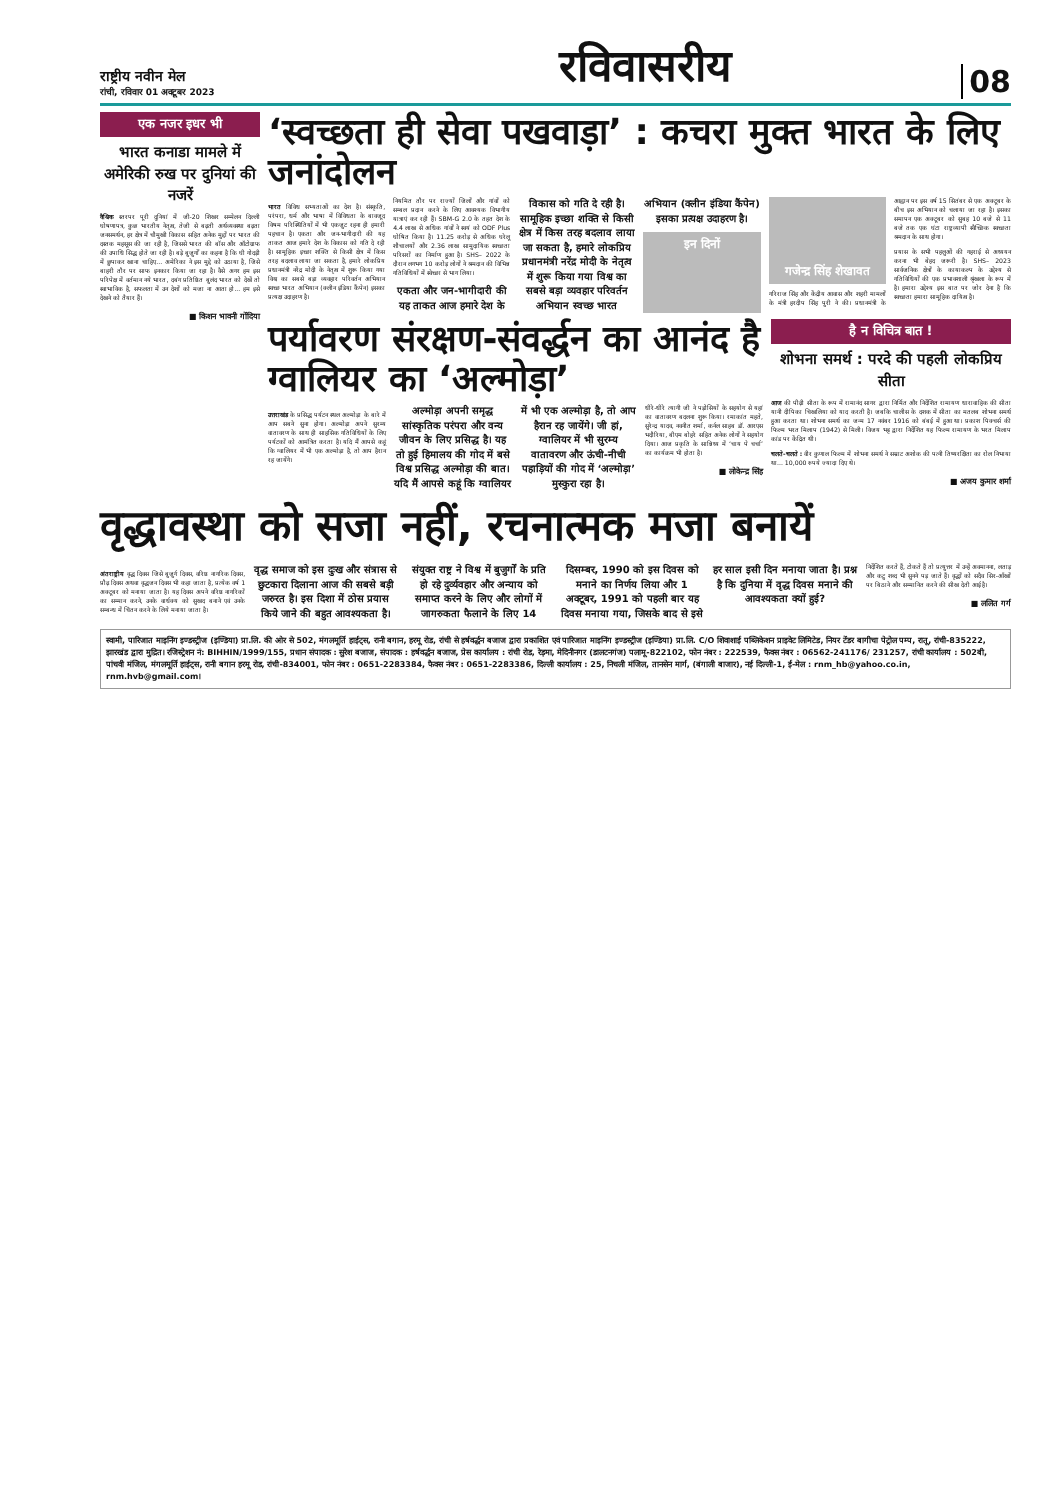राष्ट्रीय नवीन मेल
रांची, रविवार 01 अक्टूबर 2023
रविवासरीय
08
एक नजर इधर भी
भारत कनाडा मामले में अमेरिकी रुख पर दुनियां की नजरें
वैश्विक स्तरपर पूरी दुनियां में जी-20 शिखर सम्मेलन दिल्ली घोषणापत्र, कुछ भारतीय नेतृत्व, तेजी से बढ़ती अर्थव्यवस्था बढ़ता जनसमर्थन, हर क्षेत्र में चौमुखी विकास सहित अनेक मुद्दों पर भारत की दस्तक महसूस की जा रही है, जिससे भारत की बॉस और ऑटोग्राफ की उपाधि सिद्ध होते जा रही है। बड़े बुजुर्गों का कहना है कि घी गोदड़ी में छुपाकर खाना चाहिए... अमेरिका ने इस मुद्दे को उठाया है, जिसे बाहरी तौर पर साफ इनकार किया जा रहा है। वैसे अगर हम इस परिपेक्ष में वर्तमान नये भारत, दबंग प्रतिष्ठित बुलंद भारत को देखें तो स्वाभाविक है, सफलता में उन देशों को मजा ना आता हो... हम इसे देखने को तैयार हैं।
■ किशन भावनी गोंदिया
‘स्वच्छता ही सेवा पखवाड़ा’ : कचरा मुक्त भारत के लिए जनांदोलन
भारत विविध सभ्यताओं का देश है। संस्कृति, परंपरा, धर्म और भाषा में विविधता के बावजूद विषम परिस्थितियों में भी एकजुट रहना ही हमारी पहचान है। एकता और जन-भागीदारी की यह ताकत आज हमारे देश के विकास को गति दे रही है। सामूहिक इच्छा शक्ति से किसी क्षेत्र में किस तरह बदलाव लाया जा सकता है, हमारे लोकप्रिय प्रधानमंत्री नरेंद्र मोदी के नेतृत्व में शुरू किया गया विश्व का सबसे बड़ा व्यवहार परिवर्तन अभियान स्वच्छ भारत अभियान (क्लीन इंडिया कैंपेन) इसका प्रत्यक्ष उदाहरण है।
नियमित तौर पर राज्यों जिलों और गांवों को सम्बल प्रदान करने के लिए आवश्यक विभागीय यात्राएं कर रही हैं। SBM-G 2.0 के तहत देश के 4.4 लाख से अधिक गांवों ने स्वयं को ODF Plus घोषित किया है। 11.25 करोड़ से अधिक घरेलू शौचालयों और 2.36 लाख सामुदायिक स्वच्छता परिसरों का निर्माण हुआ है। SHS– 2022 के दौरान लगभग 10 करोड़ लोगों ने श्रमदान की विभिन्न गतिविधियों में स्वेच्छा से भाग लिया।
एकता और जन-भागीदारी की यह ताकत आज हमारे देश के विकास को गति दे रही है। सामूहिक इच्छा शक्ति से किसी क्षेत्र में किस तरह बदलाव लाया जा सकता है, हमारे लोकप्रिय प्रधानमंत्री नरेंद्र मोदी के नेतृत्व में शुरू किया गया विश्व का सबसे बड़ा व्यवहार परिवर्तन अभियान स्वच्छ भारत अभियान (क्लीन इंडिया कैंपेन) इसका प्रत्यक्ष उदाहरण है।
इन दिनों
गजेन्द्र सिंह शेखावत
गरिराज सिंह और केंद्रीय आवास और शहरी मामलों के मंत्री हरदीप सिंह पुरी ने की। प्रधानमंत्री के आह्वान पर इस वर्ष 15 सितंबर से एक अक्टूबर के बीच इस अभियान को चलाया जा रहा है। इसका समापन एक अक्टूबर को सुबह 10 बजे से 11 बजे तक एक घंटा राष्ट्रव्यापी स्वैच्छिक स्वच्छता श्रमदान के साथ होगा।
प्रयास के सभी पहलुओं की गहराई से अध्ययन करना भी बेहद जरूरी है। SHS– 2023 सार्वजनिक क्षेत्रों के कायाकल्प के उद्देश्य से गतिविधियों की एक प्रभावशाली श्रृंखला के रूप में है। हमारा उद्देश्य इस बात पर जोर देना है कि स्वच्छता हमारा सामूहिक दायित्व है।
पर्यावरण संरक्षण-संवर्द्धन का आनंद है ग्वालियर का ‘अल्मोड़ा’
उत्तराखंड के प्रसिद्ध पर्यटन स्थल अल्मोड़ा के बारे में आप सबने सुना होगा। अल्मोड़ा अपने सुरम्य वातावरण के साथ ही साहसिक गतिविधियों के लिए पर्यटकों को आमंत्रित करता है। यदि मैं आपसे कहूं कि ग्वालियर में भी एक अल्मोड़ा है, तो आप हैरान रह जायेंगे।
अल्मोड़ा अपनी समृद्ध सांस्कृतिक परंपरा और वन्य जीवन के लिए प्रसिद्ध है। यह तो हुई हिमालय की गोद में बसे विश्व प्रसिद्ध अल्मोड़ा की बात। यदि मैं आपसे कहूं कि ग्वालियर में भी एक अल्मोड़ा है, तो आप हैरान रह जायेंगे। जी हां, ग्वालियर में भी सुरम्य वातावरण और ऊंची-नीची पहाड़ियों की गोद में ‘अल्मोड़ा’ मुस्कुरा रहा है।
धीरे-धीरे त्यागी जी ने पड़ोसियों के सहयोग से यहां का वातावरण बदलना शुरू किया। रमाकांत महते, सुरेन्द्र यादव, नवनीत शर्मा, कर्नल साहब डॉ. आरएस भदौरिया, बीएम बोहरे सहित अनेक लोगों ने सहयोग दिया। आज प्रकृति के सान्निध्य में ‘चाय पे चर्चा’ का कार्यक्रम भी होता है।
■ लोकेन्द्र सिंह
है न विचित्र बात !
शोभना समर्थ : परदे की पहली लोकप्रिय सीता
आज की पीढ़ी सीता के रूप में रामानंद सागर द्वारा निर्मित और निर्देशित रामायण धारावाहिक की सीता यानी दीपिका चिखलिया को याद करती है। जबकि चालीस के दशक में सीता का मतलब शोभना समर्थ हुआ करता था। शोभना समर्थ का जन्म 17 नवंबर 1916 को बंबई में हुआ था। प्रकाश पिक्चर्स की फिल्म भरत मिलाप (1942) से मिली। विजय भट्ट द्वारा निर्देशित यह फिल्म रामायण के भरत मिलाप कांड पर केंद्रित थी।
चलते-चलते : वीर कुणाल फिल्म में शोभना समर्थ ने सम्राट अशोक की पत्नी तिष्यरक्षिता का रोल निभाया था... 10,000 रुपये ज्यादा दिए थे।
■ अजय कुमार शर्मा
वृद्धावस्था को सजा नहीं, रचनात्मक मजा बनायें
अंतराष्ट्रीय वृद्ध दिवस जिसे बुजुर्ग दिवस, वरिष्ठ नागरिक दिवस, प्रौढ़ दिवस अथवा वृद्धजन दिवस भी कहा जाता है, प्रत्येक वर्ष 1 अक्टूबर को मनाया जाता है। यह दिवस अपने वरिष्ठ नागरिकों का सम्मान करने, उनके वार्धक्य को सुखद बनाने एवं उनके सम्बन्ध में चिंतन करने के लिये मनाया जाता है।
वृद्ध समाज को इस दुःख और संत्रास से छुटकारा दिलाना आज की सबसे बड़ी जरुरत है। इस दिशा में ठोस प्रयास किये जाने की बहुत आवश्यकता है। संयुक्त राष्ट्र ने विश्व में बुजुर्गों के प्रति हो रहे दुर्व्यवहार और अन्याय को समाप्त करने के लिए और लोगों में जागरुकता फैलाने के लिए 14 दिसम्बर, 1990 को इस दिवस को मनाने का निर्णय लिया और 1 अक्टूबर, 1991 को पहली बार यह दिवस मनाया गया, जिसके बाद से इसे हर साल इसी दिन मनाया जाता है। प्रश्न है कि दुनिया में वृद्ध दिवस मनाने की आवश्यकता क्यों हुई?
निर्देशित करते हैं, टोकते हैं तो प्रत्युत्तर में उन्हें अवमानना, लताड़ और कटु शब्द भी सुनने पड़ जाते हैं। वृद्धों को सदैव सिर-आँखों पर बिठाने और सम्मानित करने की सीख देती आई है।
■ ललित गर्ग
स्वामी, पारिजात माइनिंग इण्डस्ट्रीज (इण्डिया) प्रा.लि. की ओर से 502, मंगलमूर्ति हाईट्स, रानी बगान, हरमू रोड, रांची से हर्षवर्द्धन बजाज द्वारा प्रकाशित एवं पारिजात माइनिंग इण्डस्ट्रीज (इण्डिया) प्रा.लि. C/O शिवाशाई पब्लिकेशन प्राइवेट लिमिटेड, नियर टेंडर बागीचा पेट्रोल पम्प, रातू, रांची-835222, झारखंड द्वारा मुद्रित। रजिस्ट्रेशन नं: BIHHIN/1999/155, प्रधान संपादक : सुरेश बजाज, संपादक : हर्षवर्द्धन बजाज, प्रेस कार्यालय : रांची रोड, रेड़मा, मेदिनीनगर (डालटनगंज) पलामू-822102, फोन नंबर : 222539, फैक्स नंबर : 06562-241176/ 231257, रांची कार्यालय : 502बी, पांचवी मंजिल, मंगलमूर्ति हाईट्स, रानी बगान हरमू रोड, रांची-834001, फोन नंबर : 0651-2283384, फैक्स नंबर : 0651-2283386, दिल्ली कार्यालय : 25, निचली मंजिल, तानसेन मार्ग, (बंगाली बाजार), नई दिल्ली-1, ई-मेल : rnm_hb@yahoo.co.in, rnm.hvb@gmail.com।